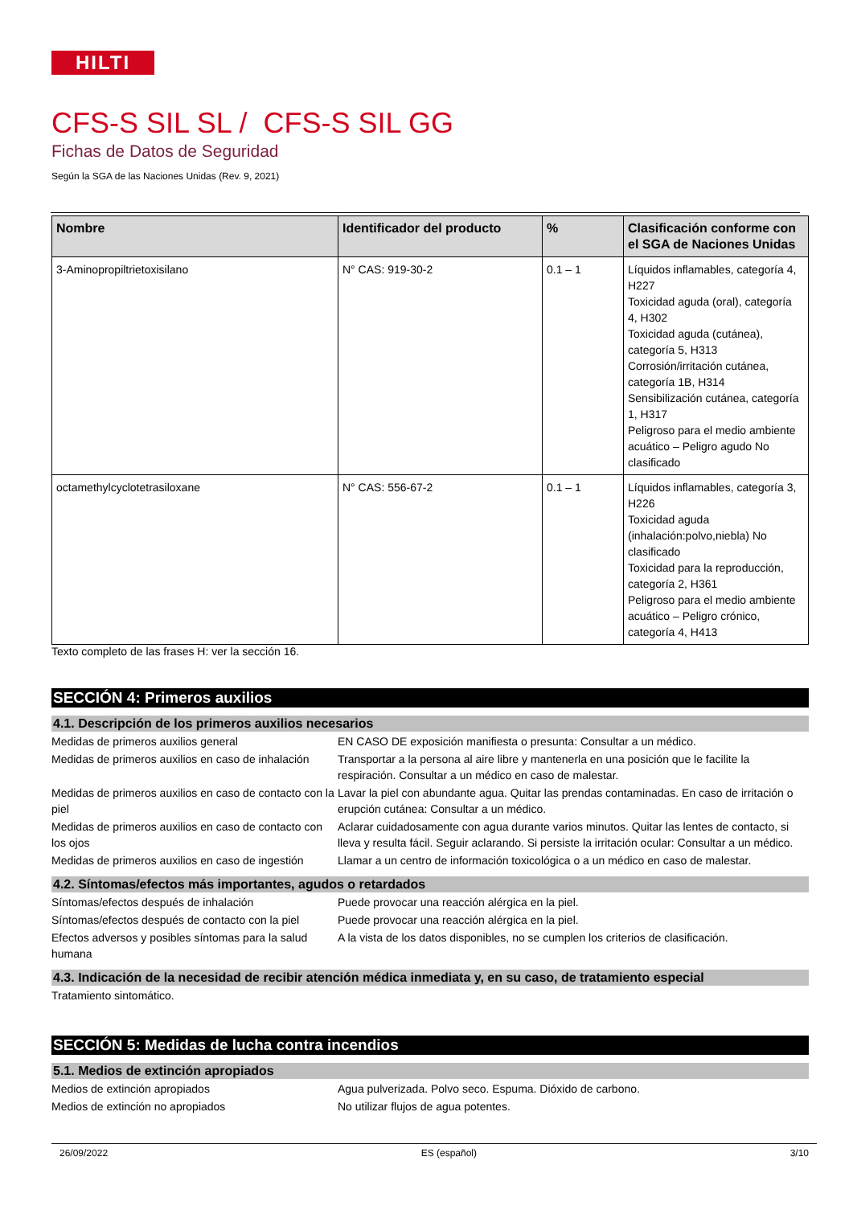HILTI
CFS-S SIL SL / CFS-S SIL GG
Fichas de Datos de Seguridad
Según la SGA de las Naciones Unidas (Rev. 9, 2021)
| Nombre | Identificador del producto | % | Clasificación conforme con el SGA de Naciones Unidas |
| --- | --- | --- | --- |
| 3-Aminopropiltrietoxisilano | N° CAS: 919-30-2 | 0.1 – 1 | Líquidos inflamables, categoría 4, H227 Toxicidad aguda (oral), categoría 4, H302 Toxicidad aguda (cutánea), categoría 5, H313 Corrosión/irritación cutánea, categoría 1B, H314 Sensibilización cutánea, categoría 1, H317 Peligroso para el medio ambiente acuático – Peligro agudo No clasificado |
| octamethylcyclotetrasiloxane | N° CAS: 556-67-2 | 0.1 – 1 | Líquidos inflamables, categoría 3, H226 Toxicidad aguda (inhalación:polvo,niebla) No clasificado Toxicidad para la reproducción, categoría 2, H361 Peligroso para el medio ambiente acuático – Peligro crónico, categoría 4, H413 |
Texto completo de las frases H: ver la sección 16.
SECCIÓN 4: Primeros auxilios
4.1. Descripción de los primeros auxilios necesarios
Medidas de primeros auxilios general EN CASO DE exposición manifiesta o presunta: Consultar a un médico.
Medidas de primeros auxilios en caso de inhalación
Transportar a la persona al aire libre y mantenerla en una posición que le facilite la respiración. Consultar a un médico en caso de malestar.
Medidas de primeros auxilios en caso de contacto con la piel
Lavar la piel con abundante agua. Quitar las prendas contaminadas. En caso de irritación o erupción cutánea: Consultar a un médico.
Medidas de primeros auxilios en caso de contacto con los ojos
Aclarar cuidadosamente con agua durante varios minutos. Quitar las lentes de contacto, si lleva y resulta fácil. Seguir aclarando. Si persiste la irritación ocular: Consultar a un médico.
Medidas de primeros auxilios en caso de ingestión
Llamar a un centro de información toxicológica o a un médico en caso de malestar.
4.2. Síntomas/efectos más importantes, agudos o retardados
Síntomas/efectos después de inhalación Puede provocar una reacción alérgica en la piel.
Síntomas/efectos después de contacto con la piel
Puede provocar una reacción alérgica en la piel.
Efectos adversos y posibles síntomas para la salud humana
A la vista de los datos disponibles, no se cumplen los criterios de clasificación.
4.3. Indicación de la necesidad de recibir atención médica inmediata y, en su caso, de tratamiento especial
Tratamiento sintomático.
SECCIÓN 5: Medidas de lucha contra incendios
5.1. Medios de extinción apropiados
Medios de extinción apropiados Agua pulverizada. Polvo seco. Espuma. Dióxido de carbono.
Medios de extinción no apropiados No utilizar flujos de agua potentes.
26/09/2022 ES (español) 3/10